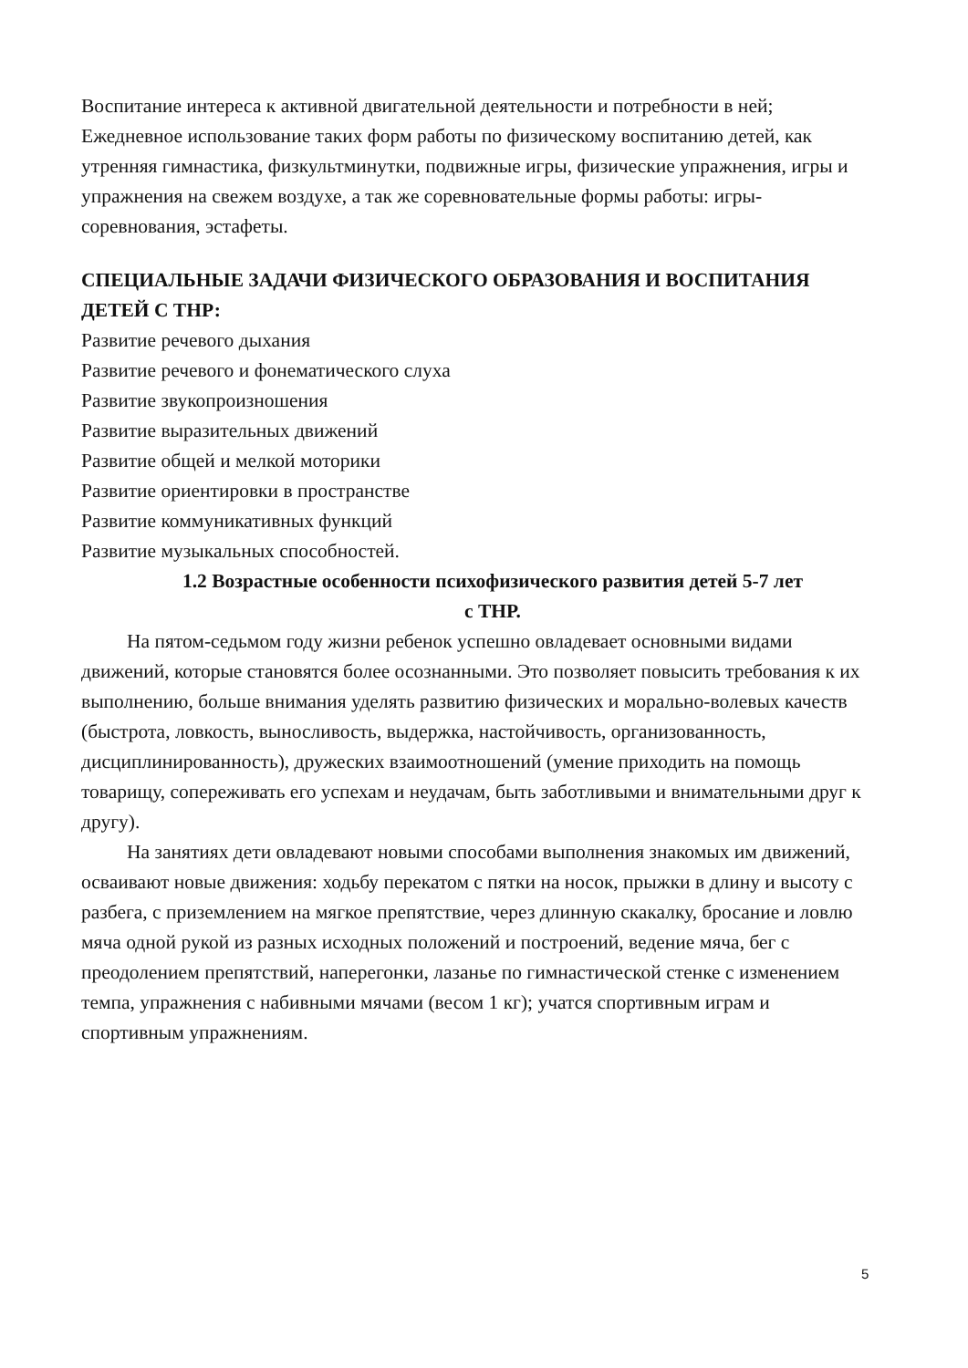Воспитание интереса к активной двигательной деятельности и потребности в ней;
Ежедневное использование таких форм работы по физическому воспитанию детей, как утренняя гимнастика, физкультминутки, подвижные игры, физические упражнения, игры и упражнения на свежем воздухе, а так же соревновательные формы работы: игры-соревнования, эстафеты.
СПЕЦИАЛЬНЫЕ ЗАДАЧИ ФИЗИЧЕСКОГО ОБРАЗОВАНИЯ И ВОСПИТАНИЯ ДЕТЕЙ С ТНР:
Развитие речевого дыхания
Развитие речевого и фонематического слуха
Развитие звукопроизношения
Развитие выразительных движений
Развитие общей и мелкой моторики
Развитие ориентировки в пространстве
Развитие коммуникативных функций
Развитие музыкальных способностей.
1.2 Возрастные особенности психофизического развития детей 5-7 лет
с ТНР.
На пятом-седьмом году жизни ребенок успешно овладевает основными видами движений, которые становятся более осознанными. Это позволяет повысить требования к их выполнению, больше внимания уделять развитию физических и морально-волевых качеств (быстрота, ловкость, выносливость, выдержка, настойчивость, организованность, дисциплинированность), дружеских взаимоотношений (умение приходить на помощь товарищу, сопереживать его успехам и неудачам, быть заботливыми и внимательными друг к другу).
На занятиях дети овладевают новыми способами выполнения знакомых им движений, осваивают новые движения: ходьбу перекатом с пятки на носок, прыжки в длину и высоту с разбега, с приземлением на мягкое препятствие, через длинную скакалку, бросание и ловлю мяча одной рукой из разных исходных положений и построений, ведение мяча, бег с преодолением препятствий, наперегонки, лазанье по гимнастической стенке с изменением темпа, упражнения с набивными мячами (весом 1 кг); учатся спортивным играм и спортивным упражнениям.
5